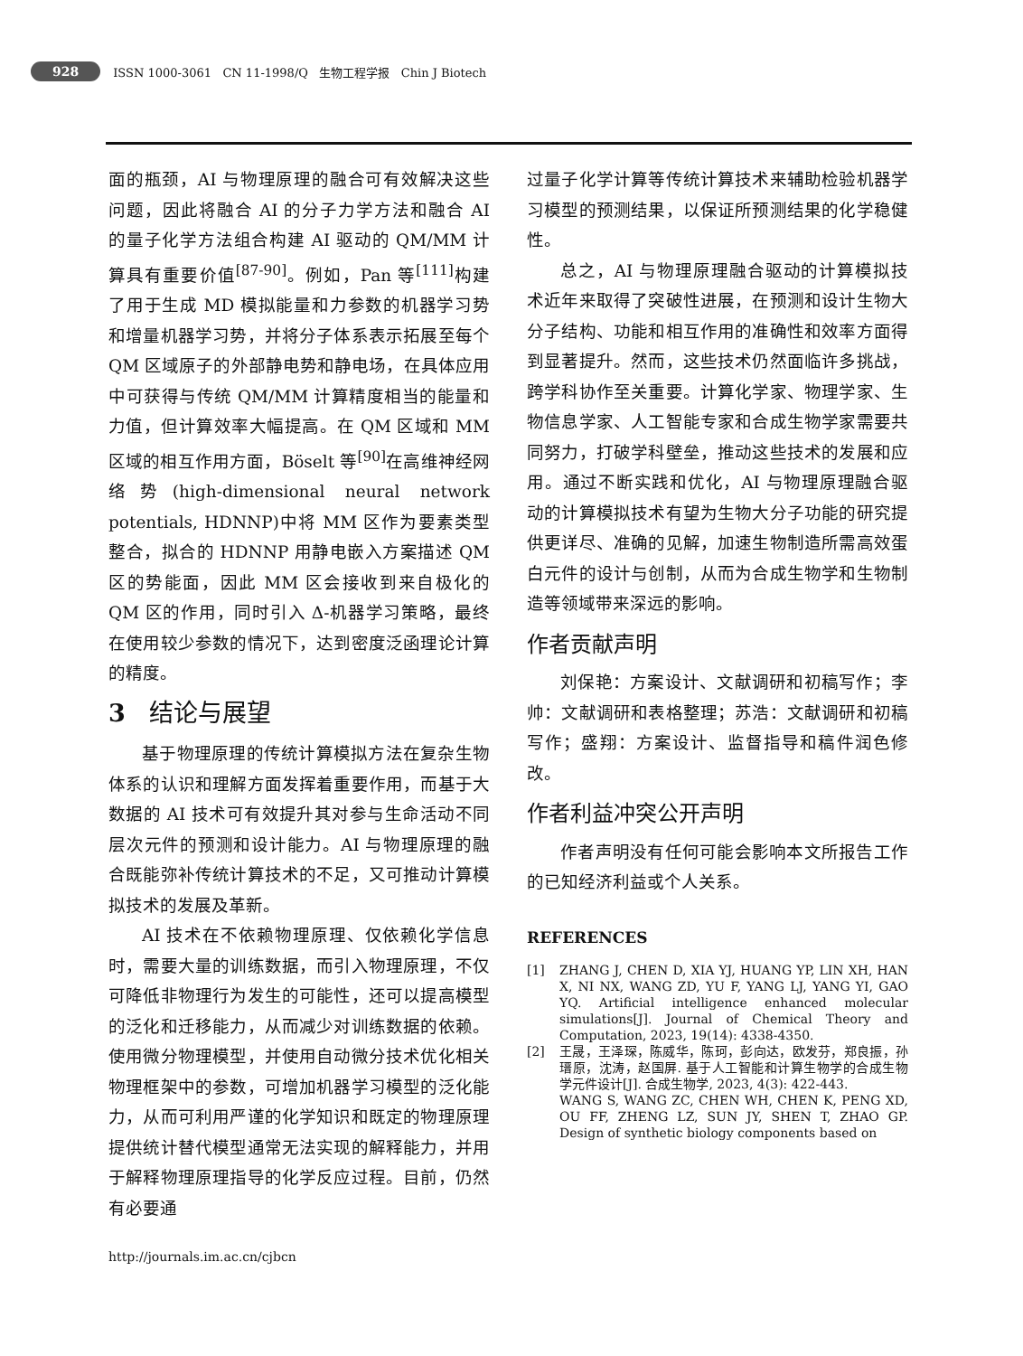928 ISSN 1000-3061 CN 11-1998/Q 生物工程学报 Chin J Biotech
面的瓶颈，AI 与物理原理的融合可有效解决这些问题，因此将融合 AI 的分子力学方法和融合 AI 的量子化学方法组合构建 AI 驱动的 QM/MM 计算具有重要价值<sup>[87-90]</sup>。例如，Pan 等<sup>[111]</sup>构建了用于生成 MD 模拟能量和力参数的机器学习势和增量机器学习势，并将分子体系表示拓展至每个 QM 区域原子的外部静电势和静电场，在具体应用中可获得与传统 QM/MM 计算精度相当的能量和力值，但计算效率大幅提高。在 QM 区域和 MM 区域的相互作用方面，Böselt 等<sup>[90]</sup>在高维神经网络势(high-dimensional neural network potentials, HDNNP)中将 MM 区作为要素类型整合，拟合的 HDNNP 用静电嵌入方案描述 QM 区的势能面，因此 MM 区会接收到来自极化的 QM 区的作用，同时引入 Δ-机器学习策略，最终在使用较少参数的情况下，达到密度泛函理论计算的精度。
3 结论与展望
基于物理原理的传统计算模拟方法在复杂生物体系的认识和理解方面发挥着重要作用，而基于大数据的 AI 技术可有效提升其对参与生命活动不同层次元件的预测和设计能力。AI 与物理原理的融合既能弥补传统计算技术的不足，又可推动计算模拟技术的发展及革新。
AI 技术在不依赖物理原理、仅依赖化学信息时，需要大量的训练数据，而引入物理原理，不仅可降低非物理行为发生的可能性，还可以提高模型的泛化和迁移能力，从而减少对训练数据的依赖。使用微分物理模型，并使用自动微分技术优化相关物理框架中的参数，可增加机器学习模型的泛化能力，从而可利用严谨的化学知识和既定的物理原理提供统计替代模型通常无法实现的解释能力，并用于解释物理原理指导的化学反应过程。目前，仍然有必要通
过量子化学计算等传统计算技术来辅助检验机器学习模型的预测结果，以保证所预测结果的化学稳健性。
总之，AI 与物理原理融合驱动的计算模拟技术近年来取得了突破性进展，在预测和设计生物大分子结构、功能和相互作用的准确性和效率方面得到显著提升。然而，这些技术仍然面临许多挑战，跨学科协作至关重要。计算化学家、物理学家、生物信息学家、人工智能专家和合成生物学家需要共同努力，打破学科壁垒，推动这些技术的发展和应用。通过不断实践和优化，AI 与物理原理融合驱动的计算模拟技术有望为生物大分子功能的研究提供更详尽、准确的见解，加速生物制造所需高效蛋白元件的设计与创制，从而为合成生物学和生物制造等领域带来深远的影响。
作者贡献声明
刘保艳：方案设计、文献调研和初稿写作；李帅：文献调研和表格整理；苏浩：文献调研和初稿写作；盛翔：方案设计、监督指导和稿件润色修改。
作者利益冲突公开声明
作者声明没有任何可能会影响本文所报告工作的已知经济利益或个人关系。
REFERENCES
[1] ZHANG J, CHEN D, XIA YJ, HUANG YP, LIN XH, HAN X, NI NX, WANG ZD, YU F, YANG LJ, YANG YI, GAO YQ. Artificial intelligence enhanced molecular simulations[J]. Journal of Chemical Theory and Computation, 2023, 19(14): 4338-4350.
[2] 王晟，王泽琛，陈威华，陈珂，彭向达，欧发芬，郑良振，孙瑨原，沈涛，赵国屏. 基于人工智能和计算生物学的合成生物学元件设计[J]. 合成生物学, 2023, 4(3): 422-443.
WANG S, WANG ZC, CHEN WH, CHEN K, PENG XD, OU FF, ZHENG LZ, SUN JY, SHEN T, ZHAO GP. Design of synthetic biology components based on
http://journals.im.ac.cn/cjbcn